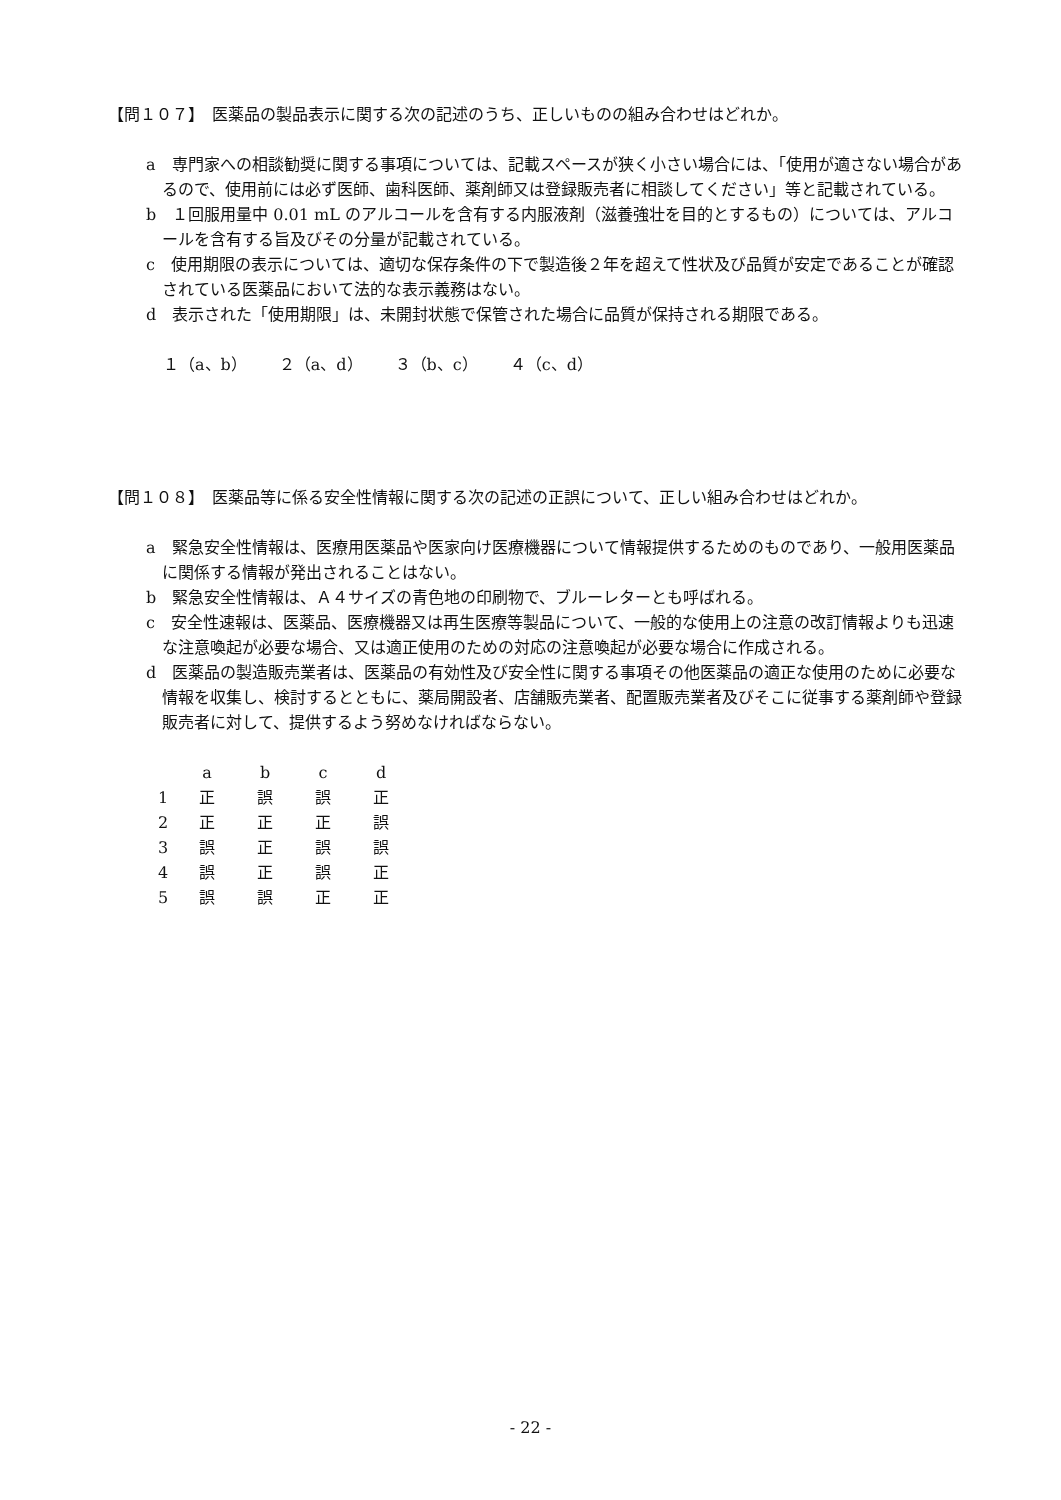【問１０７】　医薬品の製品表示に関する次の記述のうち、正しいものの組み合わせはどれか。
a　専門家への相談勧奨に関する事項については、記載スペースが狭く小さい場合には、「使用が適さない場合があるので、使用前には必ず医師、歯科医師、薬剤師又は登録販売者に相談してください」等と記載されている。
b　１回服用量中 0.01 mL のアルコールを含有する内服液剤（滋養強壮を目的とするもの）については、アルコールを含有する旨及びその分量が記載されている。
c　使用期限の表示については、適切な保存条件の下で製造後２年を超えて性状及び品質が安定であることが確認されている医薬品において法的な表示義務はない。
d　表示された「使用期限」は、未開封状態で保管された場合に品質が保持される期限である。
１（a、b）　　２（a、d）　　３（b、c）　　４（c、d）
【問１０８】　医薬品等に係る安全性情報に関する次の記述の正誤について、正しい組み合わせはどれか。
a　緊急安全性情報は、医療用医薬品や医家向け医療機器について情報提供するためのものであり、一般用医薬品に関係する情報が発出されることはない。
b　緊急安全性情報は、Ａ４サイズの青色地の印刷物で、ブルーレターとも呼ばれる。
c　安全性速報は、医薬品、医療機器又は再生医療等製品について、一般的な使用上の注意の改訂情報よりも迅速な注意喚起が必要な場合、又は適正使用のための対応の注意喚起が必要な場合に作成される。
d　医薬品の製造販売業者は、医薬品の有効性及び安全性に関する事項その他医薬品の適正な使用のために必要な情報を収集し、検討するとともに、薬局開設者、店舗販売業者、配置販売業者及びそこに従事する薬剤師や登録販売者に対して、提供するよう努めなければならない。
| | a | b | c | d |
| --- | --- | --- | --- | --- |
| 1 | 正 | 誤 | 誤 | 正 |
| 2 | 正 | 正 | 正 | 誤 |
| 3 | 誤 | 正 | 誤 | 誤 |
| 4 | 誤 | 正 | 誤 | 正 |
| 5 | 誤 | 誤 | 正 | 正 |
- 22 -